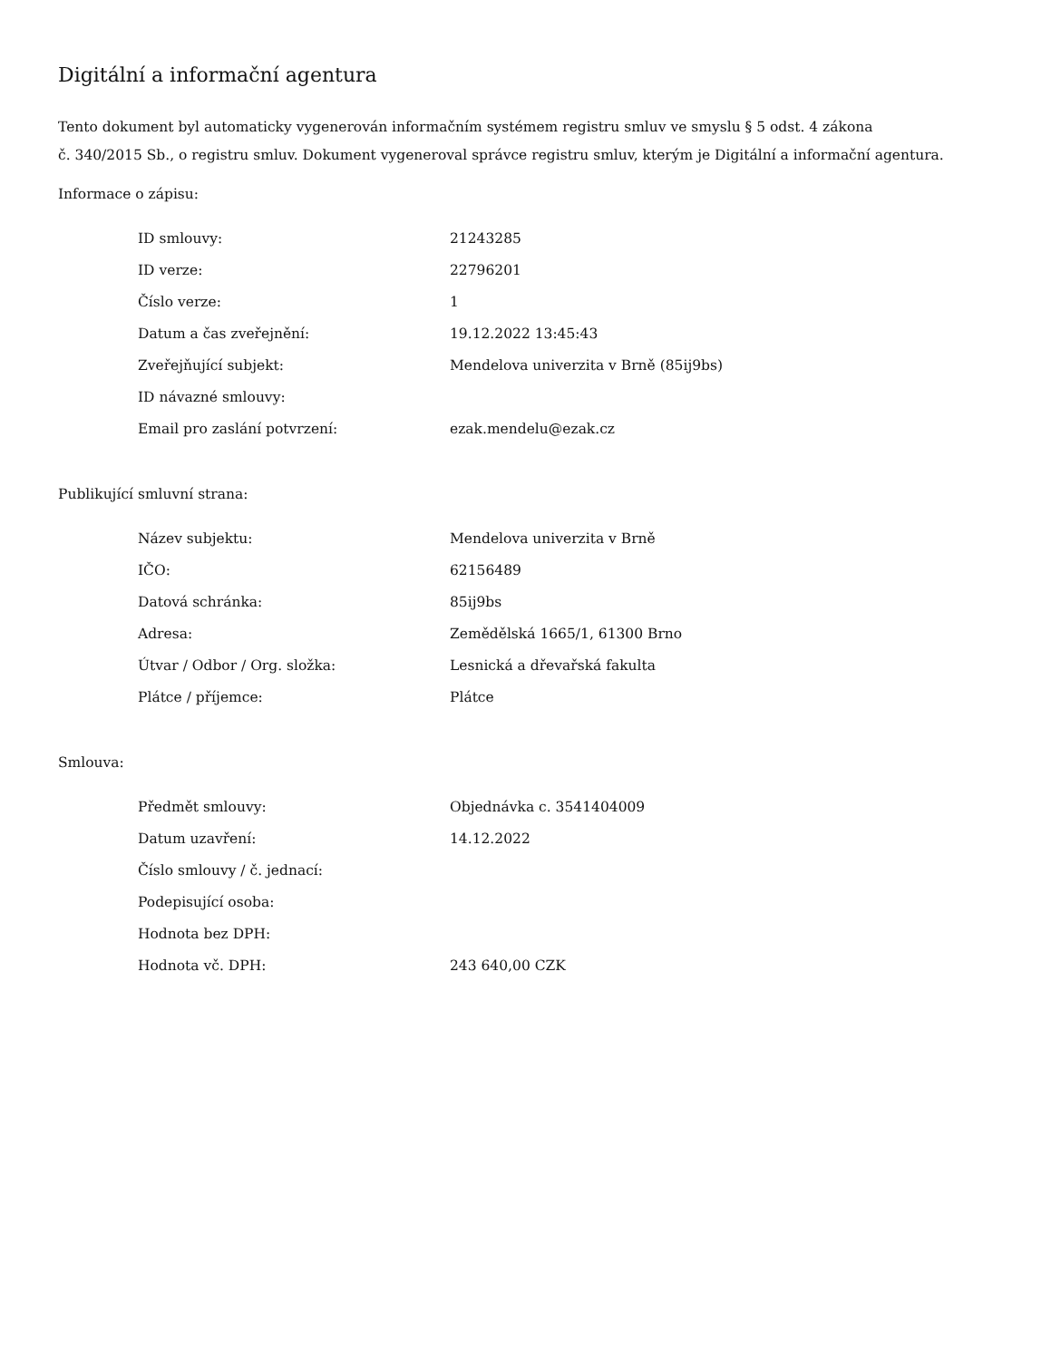Digitální a informační agentura
Tento dokument byl automaticky vygenerován informačním systémem registru smluv ve smyslu § 5 odst. 4 zákona
č. 340/2015 Sb., o registru smluv. Dokument vygeneroval správce registru smluv, kterým je Digitální a informační agentura.
Informace o zápisu:
| ID smlouvy: | 21243285 |
| ID verze: | 22796201 |
| Číslo verze: | 1 |
| Datum a čas zveřejnění: | 19.12.2022 13:45:43 |
| Zveřejňující subjekt: | Mendelova univerzita v Brně (85ij9bs) |
| ID návazné smlouvy: | |
| Email pro zaslání potvrzení: | ezak.mendelu@ezak.cz |
Publikující smluvní strana:
| Název subjektu: | Mendelova univerzita v Brně |
| IČO: | 62156489 |
| Datová schránka: | 85ij9bs |
| Adresa: | Zemědělská 1665/1, 61300 Brno |
| Útvar / Odbor / Org. složka: | Lesnická a dřevařská fakulta |
| Plátce / příjemce: | Plátce |
Smlouva:
| Předmět smlouvy: | Objednávka c. 3541404009 |
| Datum uzavření: | 14.12.2022 |
| Číslo smlouvy / č. jednací: | |
| Podepisující osoba: | |
| Hodnota bez DPH: | |
| Hodnota vč. DPH: | 243 640,00 CZK |